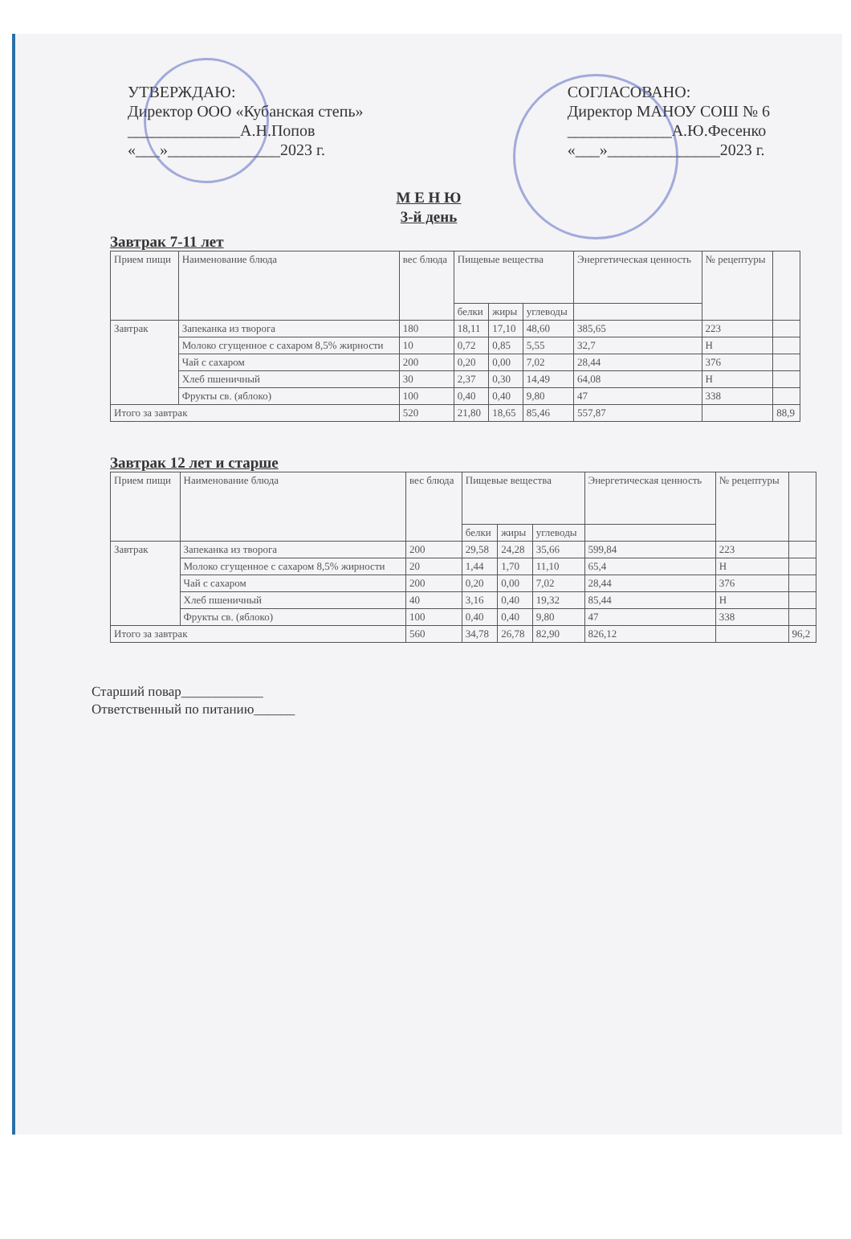УТВЕРЖДАЮ:
Директор ООО «Кубанская степь»
______________А.Н.Попов
«___»______________2023 г.
СОГЛАСОВАНО:
Директор МАНОУ СОШ № 6
_____________А.Ю.Фесенко
«___»______________2023 г.
М Е Н Ю
3-й день
Завтрак 7-11 лет
| Прием пищи | Наименование блюда | вес блюда | Пищевые вещества | | | Энергетическая ценность | № рецептуры | |
| --- | --- | --- | --- | --- | --- | --- | --- | --- |
| | | | белки | жиры | углеводы | | | |
| Завтрак | Запеканка из творога | 180 | 18,11 | 17,10 | 48,60 | 385,65 | 223 | |
| | Молоко сгущенное с сахаром 8,5% жирности | 10 | 0,72 | 0,85 | 5,55 | 32,7 | Н | |
| | Чай с сахаром | 200 | 0,20 | 0,00 | 7,02 | 28,44 | 376 | |
| | Хлеб пшеничный | 30 | 2,37 | 0,30 | 14,49 | 64,08 | Н | |
| | Фрукты св. (яблоко) | 100 | 0,40 | 0,40 | 9,80 | 47 | 338 | |
| Итого за завтрак | | 520 | 21,80 | 18,65 | 85,46 | 557,87 | | 88,9 |
Завтрак 12 лет и старше
| Прием пищи | Наименование блюда | вес блюда | Пищевые вещества | | | Энергетическая ценность | № рецептуры | |
| --- | --- | --- | --- | --- | --- | --- | --- | --- |
| | | | белки | жиры | углеводы | | | |
| Завтрак | Запеканка из творога | 200 | 29,58 | 24,28 | 35,66 | 599,84 | 223 | |
| | Молоко сгущенное с сахаром 8,5% жирности | 20 | 1,44 | 1,70 | 11,10 | 65,4 | Н | |
| | Чай с сахаром | 200 | 0,20 | 0,00 | 7,02 | 28,44 | 376 | |
| | Хлеб пшеничный | 40 | 3,16 | 0,40 | 19,32 | 85,44 | Н | |
| | Фрукты св. (яблоко) | 100 | 0,40 | 0,40 | 9,80 | 47 | 338 | |
| Итого за завтрак | | 560 | 34,78 | 26,78 | 82,90 | 826,12 | | 96,2 |
Старший повар____________
Ответственный по питанию______